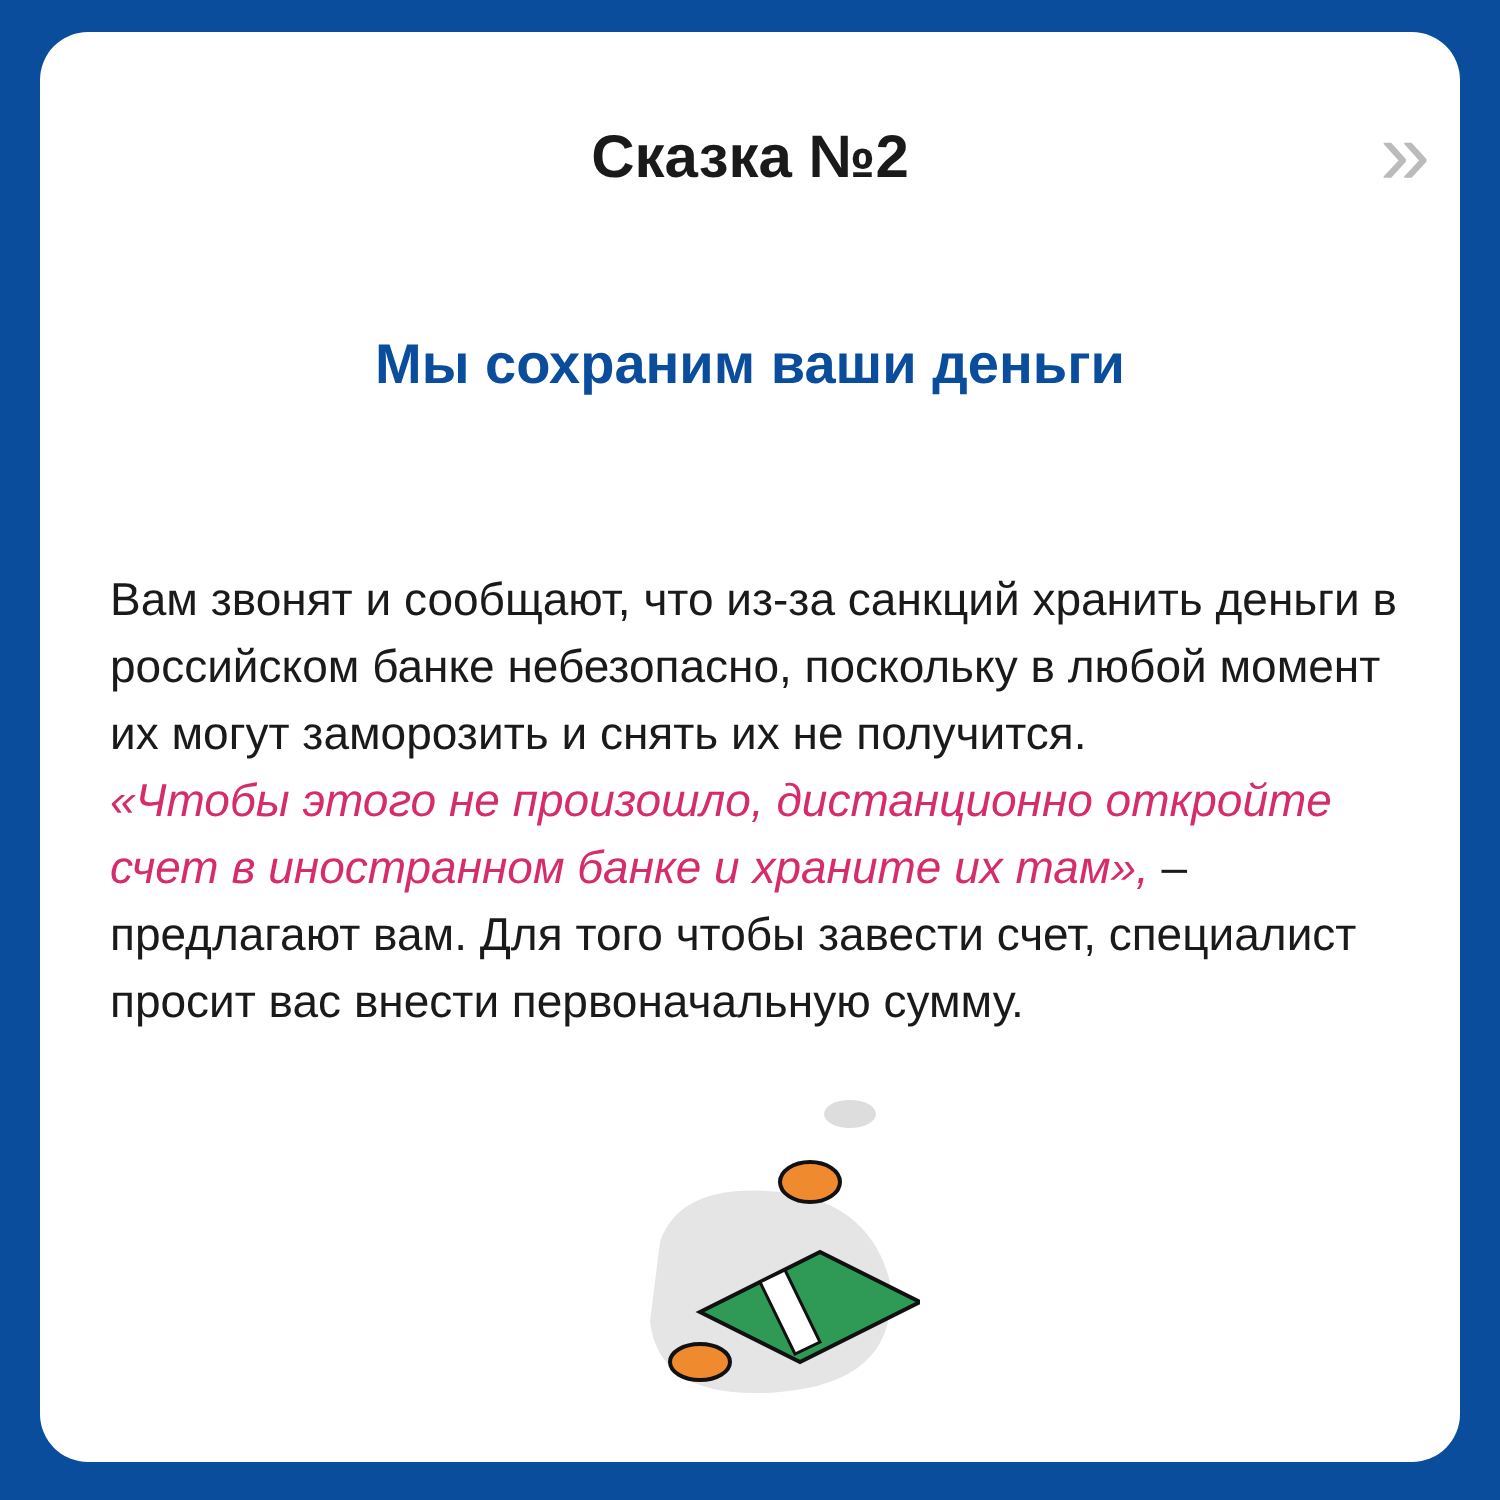»
Сказка №2
Мы сохраним ваши деньги
Вам звонят и сообщают, что из-за санкций хранить деньги в российском банке небезопасно, поскольку в любой момент их могут заморозить и снять их не получится.
«Чтобы этого не произошло, дистанционно откройте счет в иностранном банке и храните их там», – предлагают вам. Для того чтобы завести счет, специалист просит вас внести первоначальную сумму.